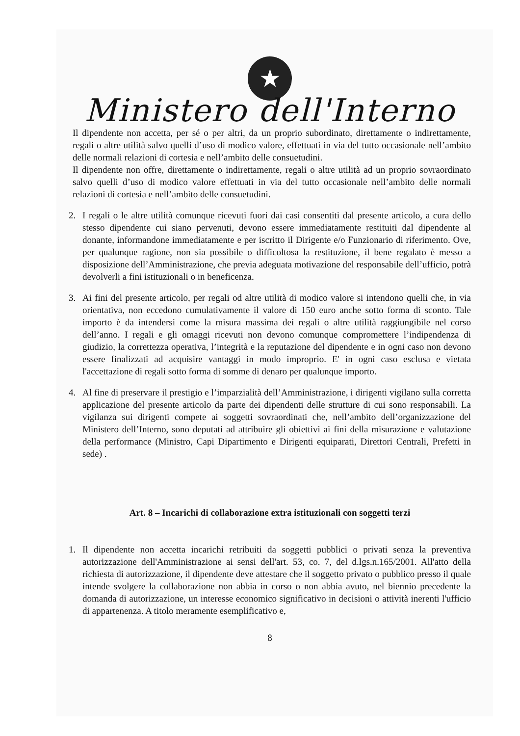★
Ministero dell'Interno
Il dipendente non accetta, per sé o per altri, da un proprio subordinato, direttamente o indirettamente, regali o altre utilità salvo quelli d’uso di modico valore, effettuati in via del tutto occasionale nell’ambito delle normali relazioni di cortesia e nell’ambito delle consuetudini.
Il dipendente non offre, direttamente o indirettamente, regali o altre utilità ad un proprio sovraordinato salvo quelli d’uso di modico valore effettuati in via del tutto occasionale nell’ambito delle normali relazioni di cortesia e nell’ambito delle consuetudini.
2. I regali o le altre utilità comunque ricevuti fuori dai casi consentiti dal presente articolo, a cura dello stesso dipendente cui siano pervenuti, devono essere immediatamente restituiti dal dipendente al donante, informandone immediatamente e per iscritto il Dirigente e/o Funzionario di riferimento. Ove, per qualunque ragione, non sia possibile o difficoltosa la restituzione, il bene regalato è messo a disposizione dell’Amministrazione, che previa adeguata motivazione del responsabile dell’ufficio, potrà devolverli a fini istituzionali o in beneficenza.
3. Ai fini del presente articolo, per regali od altre utilità di modico valore si intendono quelli che, in via orientativa, non eccedono cumulativamente il valore di 150 euro anche sotto forma di sconto. Tale importo è da intendersi come la misura massima dei regali o altre utilità raggiungibile nel corso dell’anno. I regali e gli omaggi ricevuti non devono comunque compromettere l’indipendenza di giudizio, la correttezza operativa, l’integrità e la reputazione del dipendente e in ogni caso non devono essere finalizzati ad acquisire vantaggi in modo improprio. E' in ogni caso esclusa e vietata l'accettazione di regali sotto forma di somme di denaro per qualunque importo.
4. Al fine di preservare il prestigio e l’imparzialità dell’Amministrazione, i dirigenti vigilano sulla corretta applicazione del presente articolo da parte dei dipendenti delle strutture di cui sono responsabili. La vigilanza sui dirigenti compete ai soggetti sovraordinati che, nell’ambito dell’organizzazione del Ministero dell’Interno, sono deputati ad attribuire gli obiettivi ai fini della misurazione e valutazione della performance (Ministro, Capi Dipartimento e Dirigenti equiparati, Direttori Centrali, Prefetti in sede) .
Art. 8 – Incarichi di collaborazione extra istituzionali con soggetti terzi
1. Il dipendente non accetta incarichi retribuiti da soggetti pubblici o privati senza la preventiva autorizzazione dell'Amministrazione ai sensi dell'art. 53, co. 7, del d.lgs.n.165/2001. All'atto della richiesta di autorizzazione, il dipendente deve attestare che il soggetto privato o pubblico presso il quale intende svolgere la collaborazione non abbia in corso o non abbia avuto, nel biennio precedente la domanda di autorizzazione, un interesse economico significativo in decisioni o attività inerenti l'ufficio di appartenenza. A titolo meramente esemplificativo e,
8